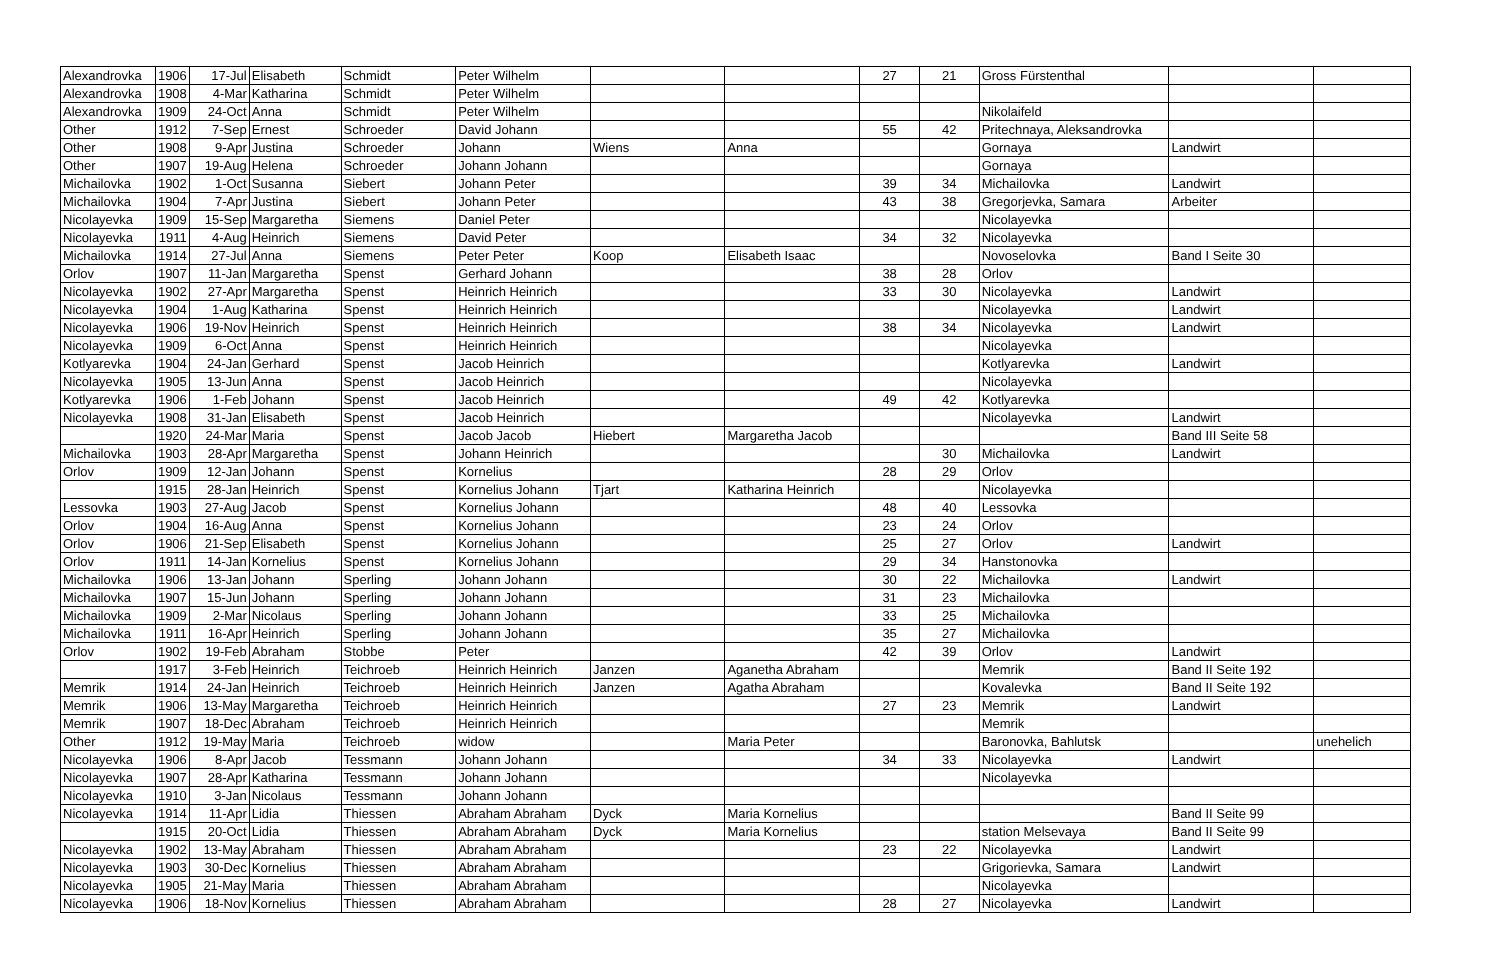| Alexandrovka | 1906 | 17-Jul | Elisabeth | Schmidt | Peter Wilhelm | | | 27 | 21 | Gross Fürstenthal | | |
| Alexandrovka | 1908 | 4-Mar | Katharina | Schmidt | Peter Wilhelm | | | | | | | |
| Alexandrovka | 1909 | 24-Oct | Anna | Schmidt | Peter Wilhelm | | | | | Nikolaifeld | | |
| Other | 1912 | 7-Sep | Ernest | Schroeder | David Johann | | | 55 | 42 | Pritechnaya, Aleksandrovka | | |
| Other | 1908 | 9-Apr | Justina | Schroeder | Johann | Wiens | Anna | | | Gornaya | Landwirt | |
| Other | 1907 | 19-Aug | Helena | Schroeder | Johann Johann | | | | | Gornaya | | |
| Michailovka | 1902 | 1-Oct | Susanna | Siebert | Johann Peter | | | 39 | 34 | Michailovka | Landwirt | |
| Michailovka | 1904 | 7-Apr | Justina | Siebert | Johann Peter | | | 43 | 38 | Gregorjevka, Samara | Arbeiter | |
| Nicolayevka | 1909 | 15-Sep | Margaretha | Siemens | Daniel Peter | | | | | Nicolayevka | | |
| Nicolayevka | 1911 | 4-Aug | Heinrich | Siemens | David Peter | | | 34 | 32 | Nicolayevka | | |
| Michailovka | 1914 | 27-Jul | Anna | Siemens | Peter Peter | Koop | Elisabeth Isaac | | | Novoselovka | Band I Seite 30 | |
| Orlov | 1907 | 11-Jan | Margaretha | Spenst | Gerhard Johann | | | 38 | 28 | Orlov | | |
| Nicolayevka | 1902 | 27-Apr | Margaretha | Spenst | Heinrich Heinrich | | | 33 | 30 | Nicolayevka | Landwirt | |
| Nicolayevka | 1904 | 1-Aug | Katharina | Spenst | Heinrich Heinrich | | | | | Nicolayevka | Landwirt | |
| Nicolayevka | 1906 | 19-Nov | Heinrich | Spenst | Heinrich Heinrich | | | 38 | 34 | Nicolayevka | Landwirt | |
| Nicolayevka | 1909 | 6-Oct | Anna | Spenst | Heinrich Heinrich | | | | | Nicolayevka | | |
| Kotlyarevka | 1904 | 24-Jan | Gerhard | Spenst | Jacob Heinrich | | | | | Kotlyarevka | Landwirt | |
| Nicolayevka | 1905 | 13-Jun | Anna | Spenst | Jacob Heinrich | | | | | Nicolayevka | | |
| Kotlyarevka | 1906 | 1-Feb | Johann | Spenst | Jacob Heinrich | | | 49 | 42 | Kotlyarevka | | |
| Nicolayevka | 1908 | 31-Jan | Elisabeth | Spenst | Jacob Heinrich | | | | | Nicolayevka | Landwirt | |
| | 1920 | 24-Mar | Maria | Spenst | Jacob Jacob | Hiebert | Margaretha Jacob | | | | Band III Seite 58 | |
| Michailovka | 1903 | 28-Apr | Margaretha | Spenst | Johann Heinrich | | | | 30 | Michailovka | Landwirt | |
| Orlov | 1909 | 12-Jan | Johann | Spenst | Kornelius | | | 28 | 29 | Orlov | | |
| | 1915 | 28-Jan | Heinrich | Spenst | Kornelius Johann | Tjart | Katharina Heinrich | | | Nicolayevka | | |
| Lessovka | 1903 | 27-Aug | Jacob | Spenst | Kornelius Johann | | | 48 | 40 | Lessovka | | |
| Orlov | 1904 | 16-Aug | Anna | Spenst | Kornelius Johann | | | 23 | 24 | Orlov | | |
| Orlov | 1906 | 21-Sep | Elisabeth | Spenst | Kornelius Johann | | | 25 | 27 | Orlov | Landwirt | |
| Orlov | 1911 | 14-Jan | Kornelius | Spenst | Kornelius Johann | | | 29 | 34 | Hanstonovka | | |
| Michailovka | 1906 | 13-Jan | Johann | Sperling | Johann Johann | | | 30 | 22 | Michailovka | Landwirt | |
| Michailovka | 1907 | 15-Jun | Johann | Sperling | Johann Johann | | | 31 | 23 | Michailovka | | |
| Michailovka | 1909 | 2-Mar | Nicolaus | Sperling | Johann Johann | | | 33 | 25 | Michailovka | | |
| Michailovka | 1911 | 16-Apr | Heinrich | Sperling | Johann Johann | | | 35 | 27 | Michailovka | | |
| Orlov | 1902 | 19-Feb | Abraham | Stobbe | Peter | | | 42 | 39 | Orlov | Landwirt | |
| | 1917 | 3-Feb | Heinrich | Teichroeb | Heinrich Heinrich | Janzen | Aganetha Abraham | | | Memrik | Band II Seite 192 | |
| Memrik | 1914 | 24-Jan | Heinrich | Teichroeb | Heinrich Heinrich | Janzen | Agatha Abraham | | | Kovalevka | Band II Seite 192 | |
| Memrik | 1906 | 13-May | Margaretha | Teichroeb | Heinrich Heinrich | | | 27 | 23 | Memrik | Landwirt | |
| Memrik | 1907 | 18-Dec | Abraham | Teichroeb | Heinrich Heinrich | | | | | Memrik | | |
| Other | 1912 | 19-May | Maria | Teichroeb | widow | | Maria Peter | | | Baronovka, Bahlutsk | | unehelich |
| Nicolayevka | 1906 | 8-Apr | Jacob | Tessmann | Johann Johann | | | 34 | 33 | Nicolayevka | Landwirt | |
| Nicolayevka | 1907 | 28-Apr | Katharina | Tessmann | Johann Johann | | | | | Nicolayevka | | |
| Nicolayevka | 1910 | 3-Jan | Nicolaus | Tessmann | Johann Johann | | | | | | | |
| Nicolayevka | 1914 | 11-Apr | Lidia | Thiessen | Abraham Abraham | Dyck | Maria Kornelius | | | | Band II Seite 99 | |
| | 1915 | 20-Oct | Lidia | Thiessen | Abraham Abraham | Dyck | Maria Kornelius | | | station Melsevaya | Band II Seite 99 | |
| Nicolayevka | 1902 | 13-May | Abraham | Thiessen | Abraham Abraham | | | 23 | 22 | Nicolayevka | Landwirt | |
| Nicolayevka | 1903 | 30-Dec | Kornelius | Thiessen | Abraham Abraham | | | | | Grigorievka, Samara | Landwirt | |
| Nicolayevka | 1905 | 21-May | Maria | Thiessen | Abraham Abraham | | | | | Nicolayevka | | |
| Nicolayevka | 1906 | 18-Nov | Kornelius | Thiessen | Abraham Abraham | | | 28 | 27 | Nicolayevka | Landwirt | |